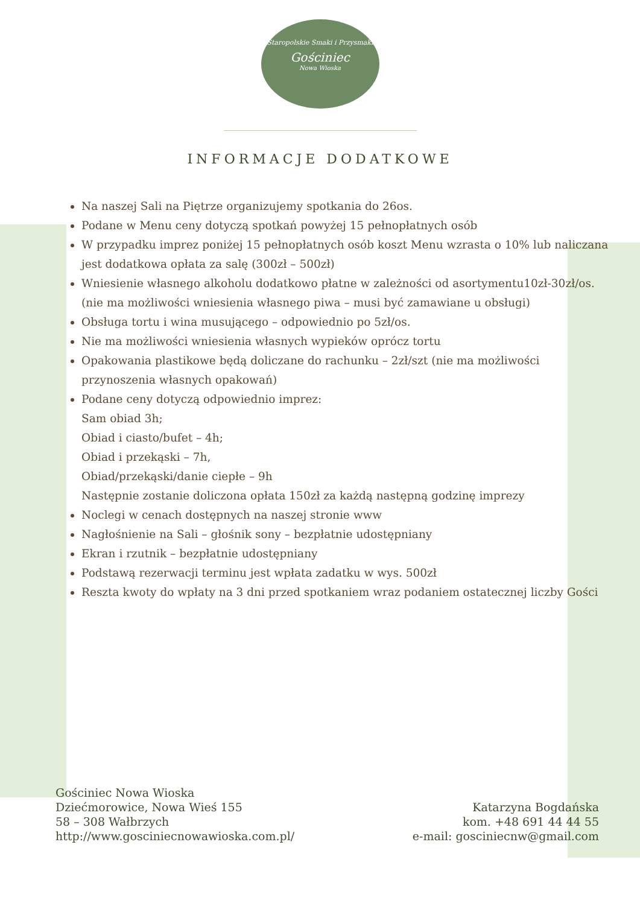Staropolskie Smaki i Przysmaki
Gościniec
Nowa Wioska
INFORMACJE DODATKOWE
Na naszej Sali na Piętrze organizujemy spotkania do 26os.
Podane w Menu ceny dotyczą spotkań powyżej 15 pełnopłatnych osób
W przypadku imprez poniżej 15 pełnopłatnych osób koszt Menu wzrasta o 10% lub naliczana jest dodatkowa opłata za salę (300zł – 500zł)
Wniesienie własnego alkoholu dodatkowo płatne w zależności od asortymentu10zł-30zł/os. (nie ma możliwości wniesienia własnego piwa – musi być zamawiane u obsługi)
Obsługa tortu i wina musującego – odpowiednio po 5zł/os.
Nie ma możliwości wniesienia własnych wypieków oprócz tortu
Opakowania plastikowe będą doliczane do rachunku – 2zł/szt (nie ma możliwości przynoszenia własnych opakowań)
Podane ceny dotyczą odpowiednio imprez:
Sam obiad 3h;
Obiad i ciasto/bufet – 4h;
Obiad i przekąski – 7h,
Obiad/przekąski/danie ciepłe – 9h
Następnie zostanie doliczona opłata 150zł za każdą następną godzinę imprezy
Noclegi w cenach dostępnych na naszej stronie www
Nagłośnienie na Sali – głośnik sony – bezpłatnie udostępniany
Ekran i rzutnik – bezpłatnie udostępniany
Podstawą rezerwacji terminu jest wpłata zadatku w wys. 500zł
Reszta kwoty do wpłaty na 3 dni przed spotkaniem wraz podaniem ostatecznej liczby Gości
Gościniec Nowa Wioska
Dziećmorowice, Nowa Wieś 155
58 – 308 Wałbrzych
http://www.gosciniecnowawioska.com.pl/
Katarzyna Bogdańska
kom. +48 691 44 44 55
e-mail: gosciniecnw@gmail.com